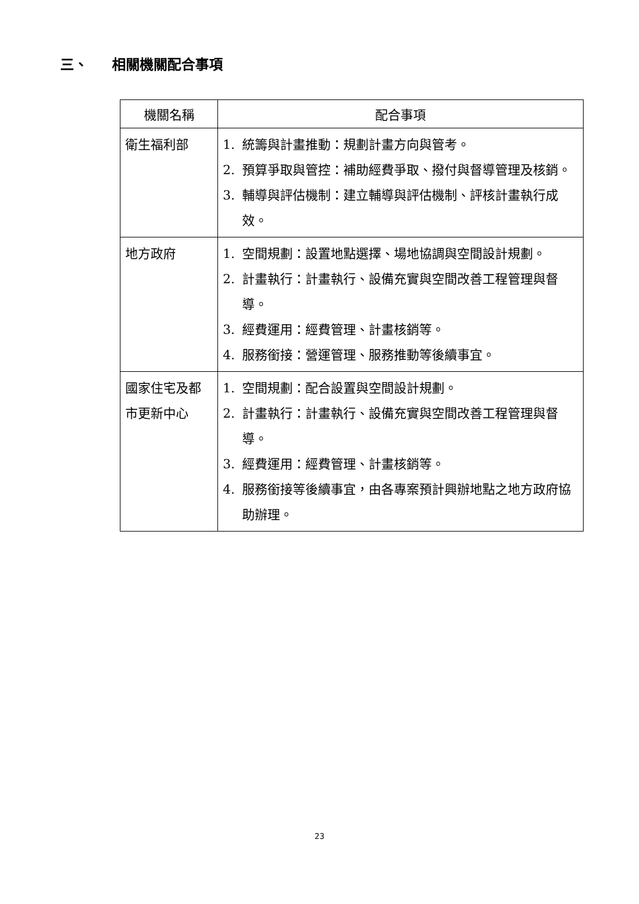三、 相關機關配合事項
| 機關名稱 | 配合事項 |
| --- | --- |
| 衛生福利部 | 1. 統籌與計畫推動：規劃計畫方向與管考。 2. 預算爭取與管控：補助經費爭取、撥付與督導管理及核銷。 3. 輔導與評估機制：建立輔導與評估機制、評核計畫執行成效。 |
| 地方政府 | 1. 空間規劃：設置地點選擇、場地協調與空間設計規劃。 2. 計畫執行：計畫執行、設備充實與空間改善工程管理與督導。 3. 經費運用：經費管理、計畫核銷等。 4. 服務銜接：營運管理、服務推動等後續事宜。 |
| 國家住宅及都市更新中心 | 1. 空間規劃：配合設置與空間設計規劃。 2. 計畫執行：計畫執行、設備充實與空間改善工程管理與督導。 3. 經費運用：經費管理、計畫核銷等。 4. 服務銜接等後續事宜，由各專案預計興辦地點之地方政府協助辦理。 |
23